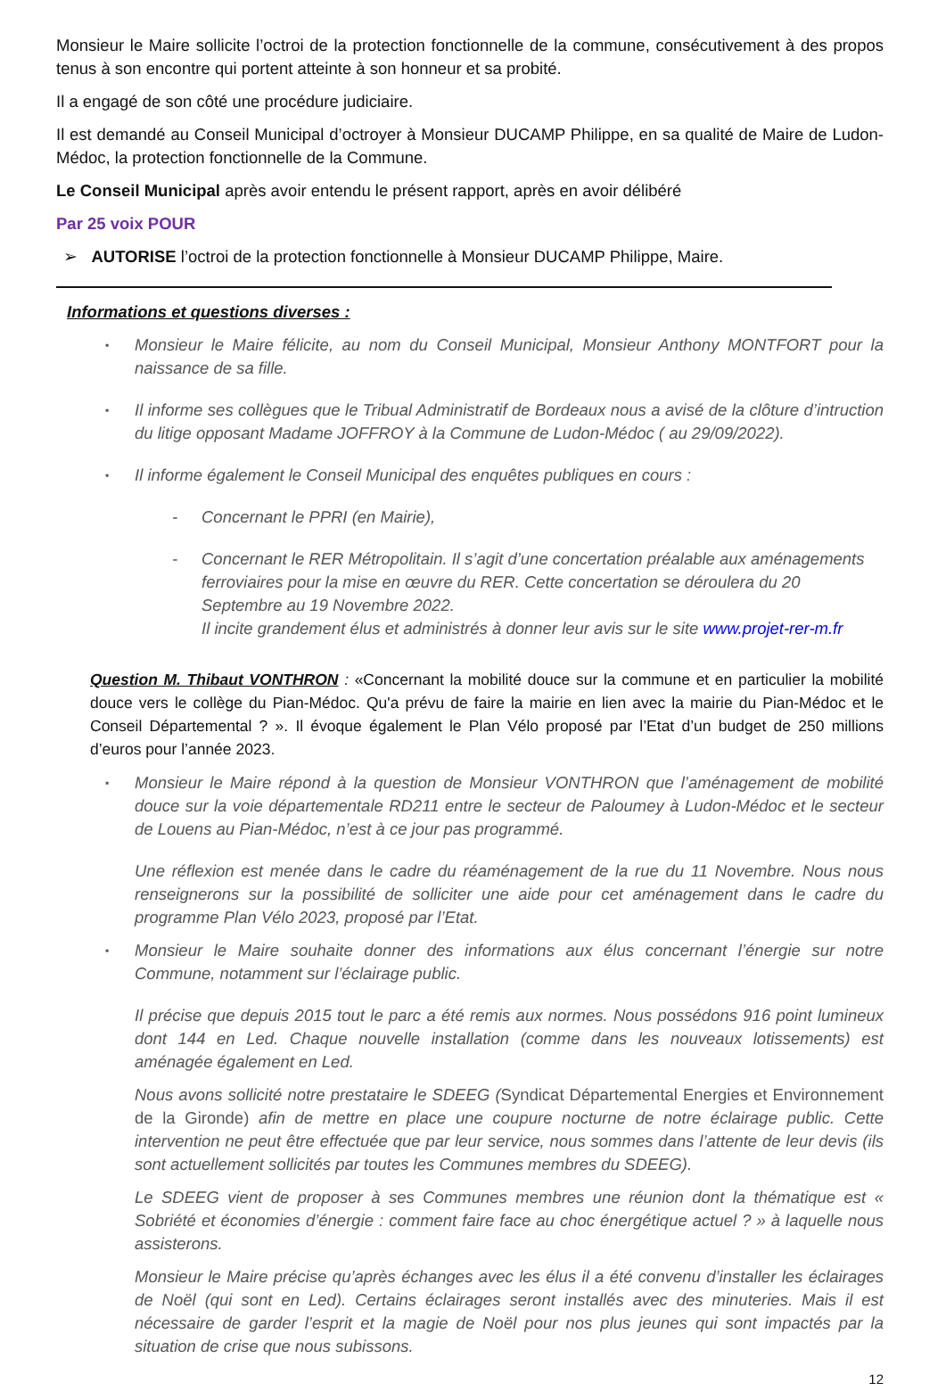Monsieur le Maire sollicite l’octroi de la protection fonctionnelle de la commune, consécutivement à des propos tenus à son encontre qui portent atteinte à son honneur et sa probité.
Il a engagé de son côté une procédure judiciaire.
Il est demandé au Conseil Municipal d’octroyer à Monsieur DUCAMP Philippe, en sa qualité de Maire de Ludon-Médoc, la protection fonctionnelle de la Commune.
Le Conseil Municipal après avoir entendu le présent rapport, après en avoir délibéré
Par 25 voix POUR
➢ AUTORISE l’octroi de la protection fonctionnelle à Monsieur DUCAMP Philippe, Maire.
Informations et questions diverses :
▪
Monsieur le Maire félicite, au nom du Conseil Municipal, Monsieur Anthony MONTFORT pour la naissance de sa fille.
▪
Il informe ses collègues que le Tribual Administratif de Bordeaux nous a avisé de la clôture d’intruction du litige opposant Madame JOFFROY à la Commune de Ludon-Médoc ( au 29/09/2022).
▪
Il informe également le Conseil Municipal des enquêtes publiques en cours :
- Concernant le PPRI (en Mairie),
- Concernant le RER Métropolitain. Il s’agit d’une concertation préalable aux aménagements ferroviaires pour la mise en œuvre du RER. Cette concertation se déroulera du 20 Septembre au 19 Novembre 2022.
Il incite grandement élus et administrés à donner leur avis sur le site www.projet-rer-m.fr
Question M. Thibaut VONTHRON : «Concernant la mobilité douce sur la commune et en particulier la mobilité douce vers le collège du Pian-Médoc. Qu'a prévu de faire la mairie en lien avec la mairie du Pian-Médoc et le Conseil Départemental ? ». Il évoque également le Plan Vélo proposé par l’Etat d’un budget de 250 millions d’euros pour l’année 2023.
▪
Monsieur le Maire répond à la question de Monsieur VONTHRON que l’aménagement de mobilité douce sur la voie départementale RD211 entre le secteur de Paloumey à Ludon-Médoc et le secteur de Louens au Pian-Médoc, n’est à ce jour pas programmé.
Une réflexion est menée dans le cadre du réaménagement de la rue du 11 Novembre. Nous nous renseignerons sur la possibilité de solliciter une aide pour cet aménagement dans le cadre du programme Plan Vélo 2023, proposé par l’Etat.
▪
Monsieur le Maire souhaite donner des informations aux élus concernant l’énergie sur notre Commune, notamment sur l’éclairage public.
Il précise que depuis 2015 tout le parc a été remis aux normes. Nous possédons 916 point lumineux dont 144 en Led. Chaque nouvelle installation (comme dans les nouveaux lotissements) est aménagée également en Led.
Nous avons sollicité notre prestataire le SDEEG (Syndicat Départemental Energies et Environnement de la Gironde) afin de mettre en place une coupure nocturne de notre éclairage public. Cette intervention ne peut être effectuée que par leur service, nous sommes dans l’attente de leur devis (ils sont actuellement sollicités par toutes les Communes membres du SDEEG).
Le SDEEG vient de proposer à ses Communes membres une réunion dont la thématique est « Sobriété et économies d’énergie : comment faire face au choc énergétique actuel ? » à laquelle nous assisterons.
Monsieur le Maire précise qu’après échanges avec les élus il a été convenu d’installer les éclairages de Noël (qui sont en Led). Certains éclairages seront installés avec des minuteries. Mais il est nécessaire de garder l’esprit et la magie de Noël pour nos plus jeunes qui sont impactés par la situation de crise que nous subissons.
12